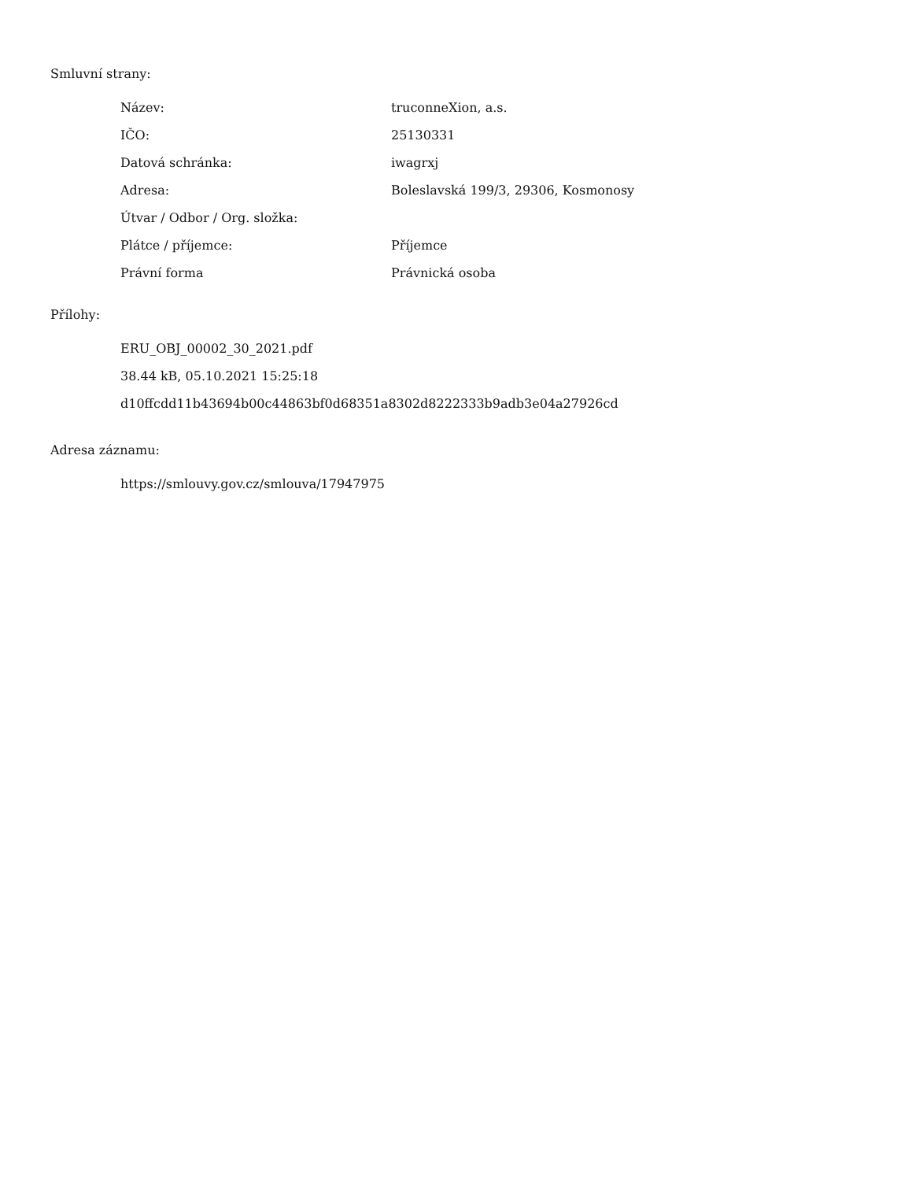Smluvní strany:
| Název: | truconneXion, a.s. |
| IČO: | 25130331 |
| Datová schránka: | iwagrxj |
| Adresa: | Boleslavská 199/3, 29306, Kosmonosy |
| Útvar / Odbor / Org. složka: | |
| Plátce / příjemce: | Příjemce |
| Právní forma | Právnická osoba |
Přílohy:
ERU_OBJ_00002_30_2021.pdf
38.44 kB, 05.10.2021 15:25:18
d10ffcdd11b43694b00c44863bf0d68351a8302d8222333b9adb3e04a27926cd
Adresa záznamu:
https://smlouvy.gov.cz/smlouva/17947975